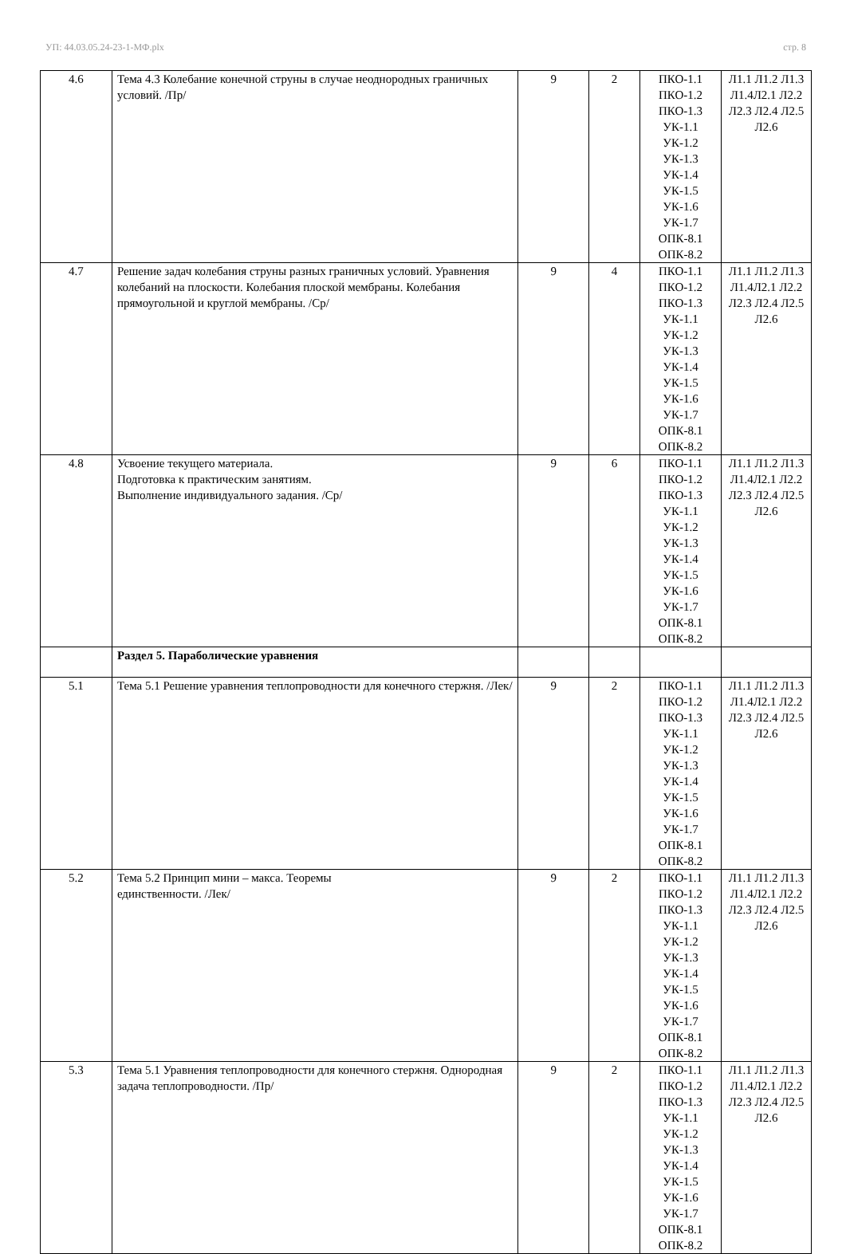УП: 44.03.05.24-23-1-МФ.plx стр. 8
| 4.6 | Тема 4.3 Колебание конечной струны в случае неоднородных граничных условий. /Пр/ | 9 | 2 | ПКО-1.1 ПКО-1.2 ПКО-1.3 УК-1.1 УК-1.2 УК-1.3 УК-1.4 УК-1.5 УК-1.6 УК-1.7 ОПК-8.1 ОПК-8.2 | Л1.1 Л1.2 Л1.3 Л1.4Л2.1 Л2.2 Л2.3 Л2.4 Л2.5 Л2.6 |
| 4.7 | Решение задач колебания струны разных граничных условий. Уравнения колебаний на плоскости. Колебания плоской мембраны. Колебания прямоугольной и круглой мембраны. /Ср/ | 9 | 4 | ПКО-1.1 ПКО-1.2 ПКО-1.3 УК-1.1 УК-1.2 УК-1.3 УК-1.4 УК-1.5 УК-1.6 УК-1.7 ОПК-8.1 ОПК-8.2 | Л1.1 Л1.2 Л1.3 Л1.4Л2.1 Л2.2 Л2.3 Л2.4 Л2.5 Л2.6 |
| 4.8 | Усвоение текущего материала. Подготовка к практическим занятиям. Выполнение индивидуального задания. /Ср/ | 9 | 6 | ПКО-1.1 ПКО-1.2 ПКО-1.3 УК-1.1 УК-1.2 УК-1.3 УК-1.4 УК-1.5 УК-1.6 УК-1.7 ОПК-8.1 ОПК-8.2 | Л1.1 Л1.2 Л1.3 Л1.4Л2.1 Л2.2 Л2.3 Л2.4 Л2.5 Л2.6 |
| | Раздел 5. Параболические уравнения | | | | |
| 5.1 | Тема 5.1 Решение уравнения теплопроводности для конечного стержня. /Лек/ | 9 | 2 | ПКО-1.1 ПКО-1.2 ПКО-1.3 УК-1.1 УК-1.2 УК-1.3 УК-1.4 УК-1.5 УК-1.6 УК-1.7 ОПК-8.1 ОПК-8.2 | Л1.1 Л1.2 Л1.3 Л1.4Л2.1 Л2.2 Л2.3 Л2.4 Л2.5 Л2.6 |
| 5.2 | Тема 5.2 Принцип мини – макса. Теоремы единственности. /Лек/ | 9 | 2 | ПКО-1.1 ПКО-1.2 ПКО-1.3 УК-1.1 УК-1.2 УК-1.3 УК-1.4 УК-1.5 УК-1.6 УК-1.7 ОПК-8.1 ОПК-8.2 | Л1.1 Л1.2 Л1.3 Л1.4Л2.1 Л2.2 Л2.3 Л2.4 Л2.5 Л2.6 |
| 5.3 | Тема 5.1 Уравнения теплопроводности для конечного стержня. Однородная задача теплопроводности. /Пр/ | 9 | 2 | ПКО-1.1 ПКО-1.2 ПКО-1.3 УК-1.1 УК-1.2 УК-1.3 УК-1.4 УК-1.5 УК-1.6 УК-1.7 ОПК-8.1 ОПК-8.2 | Л1.1 Л1.2 Л1.3 Л1.4Л2.1 Л2.2 Л2.3 Л2.4 Л2.5 Л2.6 |